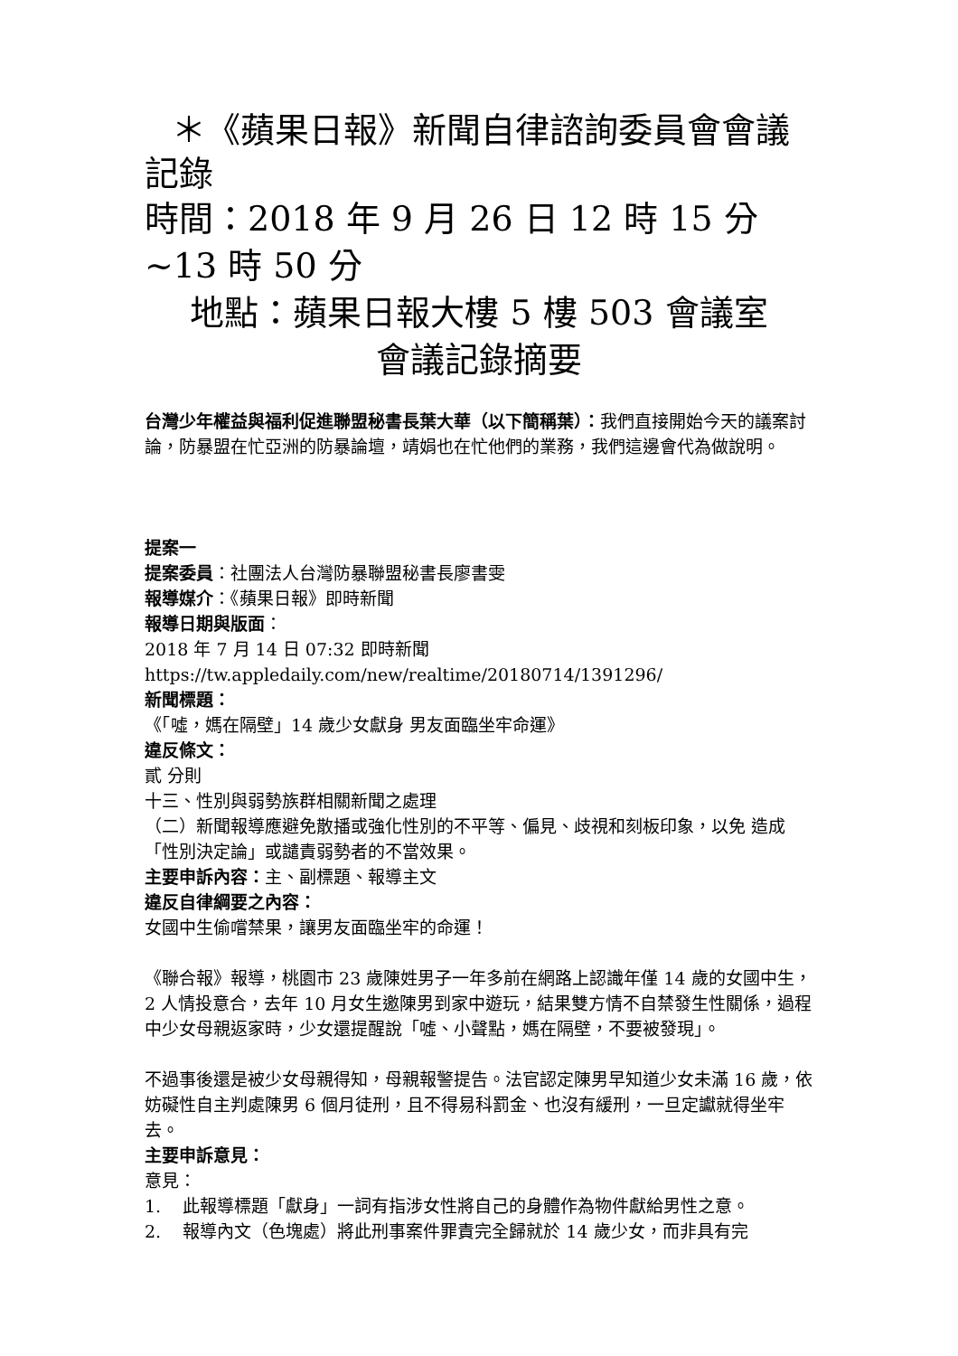＊《蘋果日報》新聞自律諮詢委員會會議記錄
時間：2018 年 9 月 26 日 12 時 15 分~13 時 50 分
地點：蘋果日報大樓 5 樓 503 會議室
會議記錄摘要
台灣少年權益與福利促進聯盟秘書長葉大華（以下簡稱葉）：我們直接開始今天的議案討論，防暴盟在忙亞洲的防暴論壇，靖娟也在忙他們的業務，我們這邊會代為做說明。
提案一
提案委員：社團法人台灣防暴聯盟秘書長廖書雯
報導媒介：《蘋果日報》即時新聞
報導日期與版面：
2018 年 7 月 14 日 07:32 即時新聞
https://tw.appledaily.com/new/realtime/20180714/1391296/
新聞標題：
《「噓，媽在隔壁」14 歲少女獻身 男友面臨坐牢命運》
違反條文：
貳 分則
十三、性別與弱勢族群相關新聞之處理
（二）新聞報導應避免散播或強化性別的不平等、偏見、歧視和刻板印象，以免 造成「性別決定論」或譴責弱勢者的不當效果。
主要申訴內容：主、副標題、報導主文
違反自律綱要之內容：
女國中生偷嚐禁果，讓男友面臨坐牢的命運！
《聯合報》報導，桃園市 23 歲陳姓男子一年多前在網路上認識年僅 14 歲的女國中生，2 人情投意合，去年 10 月女生邀陳男到家中遊玩，結果雙方情不自禁發生性關係，過程中少女母親返家時，少女還提醒說「噓、小聲點，媽在隔壁，不要被發現」。
不過事後還是被少女母親得知，母親報警提告。法官認定陳男早知道少女未滿 16 歲，依妨礙性自主判處陳男 6 個月徒刑，且不得易科罰金、也沒有緩刑，一旦定讞就得坐牢去。
主要申訴意見：
意見：
1. 此報導標題「獻身」一詞有指涉女性將自己的身體作為物件獻給男性之意。
2. 報導內文（色塊處）將此刑事案件罪責完全歸就於 14 歲少女，而非具有完